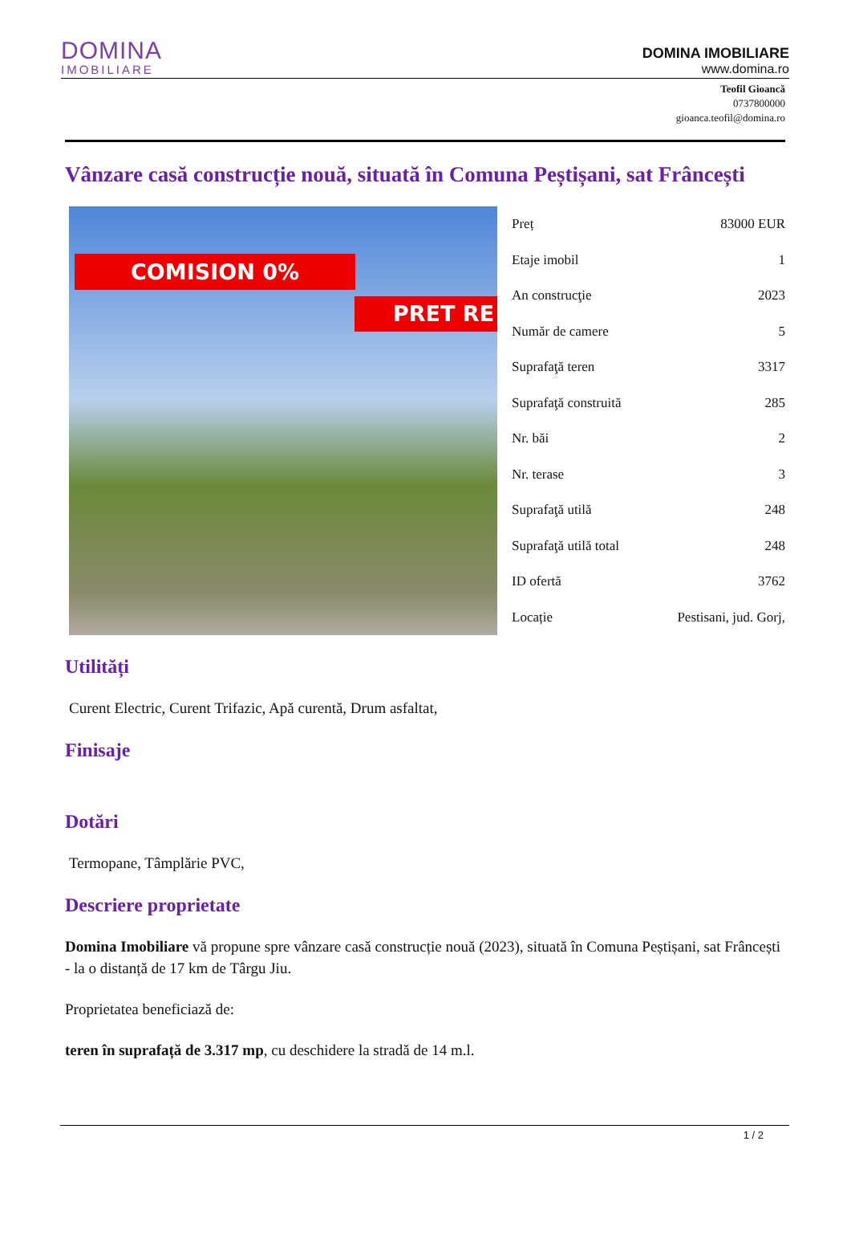DOMINA
IMOBILIARE
DOMINA IMOBILIARE
www.domina.ro
Teofil Gioancă
0737800000
gioanca.teofil@domina.ro
Vânzare casă construcție nouă, situată în Comuna Peștișani, sat Frâncești
COMISION 0%
PRET RE
| Preț | 83000 EUR |
| Etaje imobil | 1 |
| An construcţie | 2023 |
| Număr de camere | 5 |
| Suprafaţă teren | 3317 |
| Suprafaţă construită | 285 |
| Nr. băi | 2 |
| Nr. terase | 3 |
| Suprafaţă utilă | 248 |
| Suprafaţă utilă total | 248 |
| ID ofertă | 3762 |
| Locație | Pestisani, jud. Gorj, |
Utilități
Curent Electric, Curent Trifazic, Apă curentă, Drum asfaltat,
Finisaje
Dotări
Termopane, Tâmplărie PVC,
Descriere proprietate
Domina Imobiliare vă propune spre vânzare casă construcție nouă (2023), situată în Comuna Peștișani, sat Frâncești - la o distanță de 17 km de Târgu Jiu.
Proprietatea beneficiază de:
teren în suprafață de 3.317 mp, cu deschidere la stradă de 14 m.l.
1 / 2